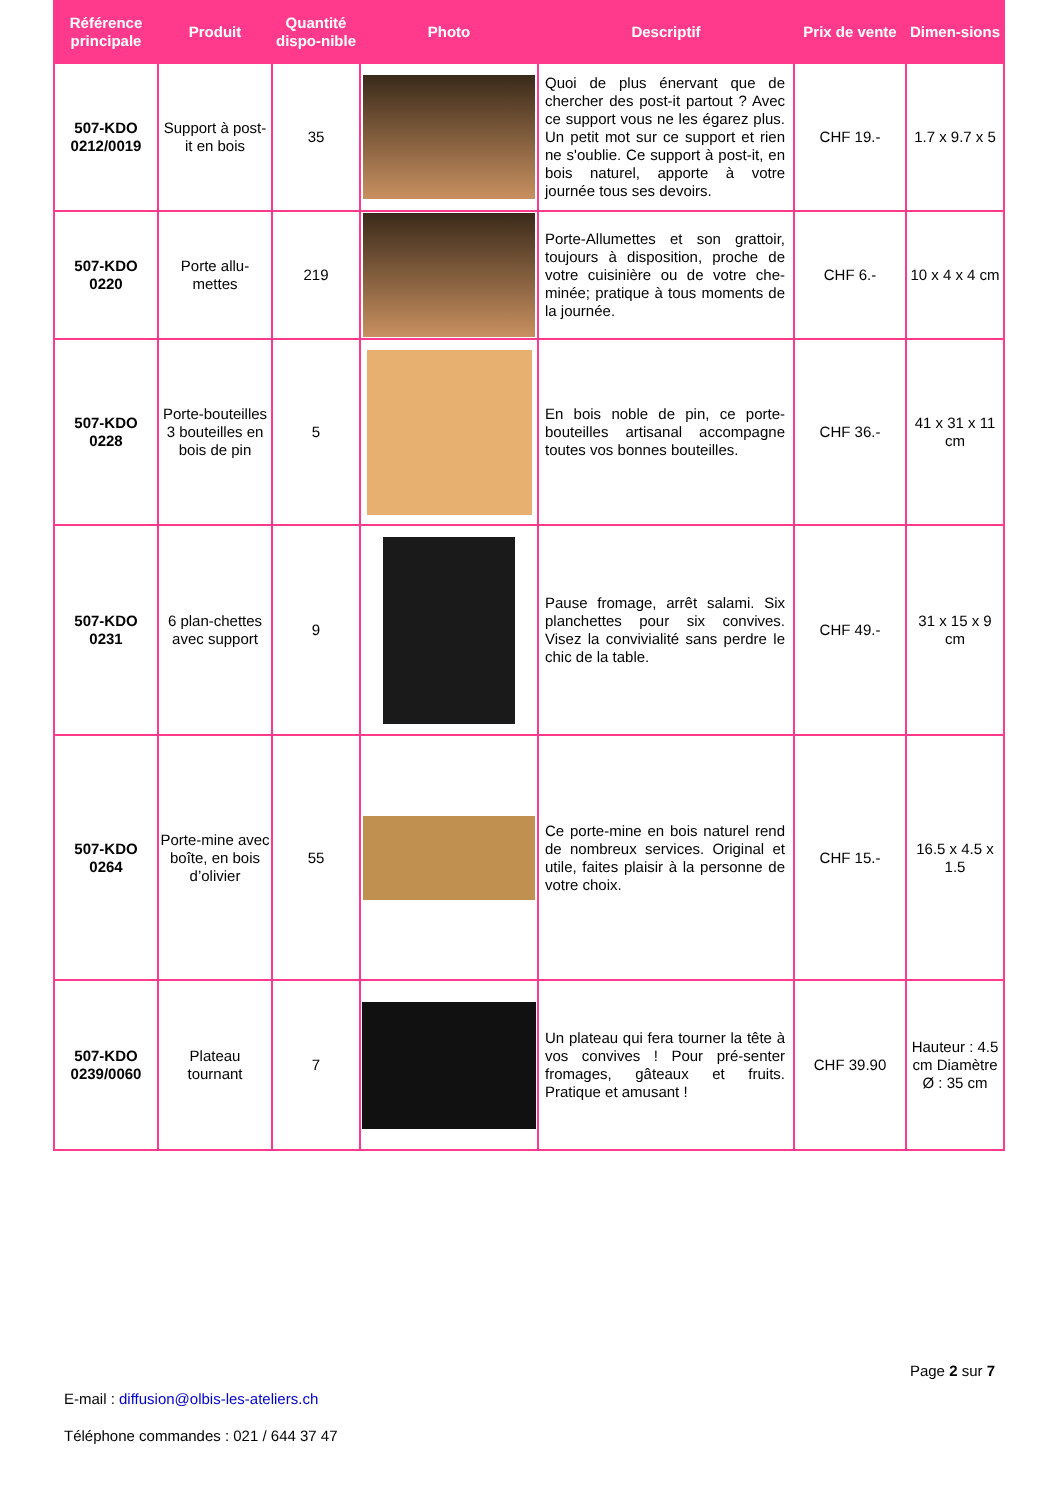| Référence principale | Produit | Quantité dispo-nible | Photo | Descriptif | Prix de vente | Dimen-sions |
| --- | --- | --- | --- | --- | --- | --- |
| 507-KDO 0212/0019 | Support à post-it en bois | 35 | | Quoi de plus énervant que de chercher des post-it partout ? Avec ce support vous ne les égarez plus. Un petit mot sur ce support et rien ne s'oublie. Ce support à post-it, en bois naturel, apporte à votre journée tous ses devoirs. | CHF 19.- | 1.7 x 9.7 x 5 |
| 507-KDO 0220 | Porte allu-mettes | 219 | | Porte-Allumettes et son grattoir, toujours à disposition, proche de votre cuisinière ou de votre che-minée; pratique à tous moments de la journée. | CHF 6.- | 10 x 4 x 4 cm |
| 507-KDO 0228 | Porte-bouteilles 3 bouteilles en bois de pin | 5 | | En bois noble de pin, ce porte-bouteilles artisanal accompagne toutes vos bonnes bouteilles. | CHF 36.- | 41 x 31 x 11 cm |
| 507-KDO 0231 | 6 plan-chettes avec support | 9 | | Pause fromage, arrêt salami. Six planchettes pour six convives. Visez la convivialité sans perdre le chic de la table. | CHF 49.- | 31 x 15 x 9 cm |
| 507-KDO 0264 | Porte-mine avec boîte, en bois d’olivier | 55 | | Ce porte-mine en bois naturel rend de nombreux services. Original et utile, faites plaisir à la personne de votre choix. | CHF 15.- | 16.5 x 4.5 x 1.5 |
| 507-KDO 0239/0060 | Plateau tournant | 7 | | Un plateau qui fera tourner la tête à vos convives ! Pour pré-senter fromages, gâteaux et fruits. Pratique et amusant ! | CHF 39.90 | Hauteur : 4.5 cm Diamètre Ø : 35 cm |
Page 2 sur 7
E-mail : diffusion@olbis-les-ateliers.ch
Téléphone commandes : 021 / 644 37 47